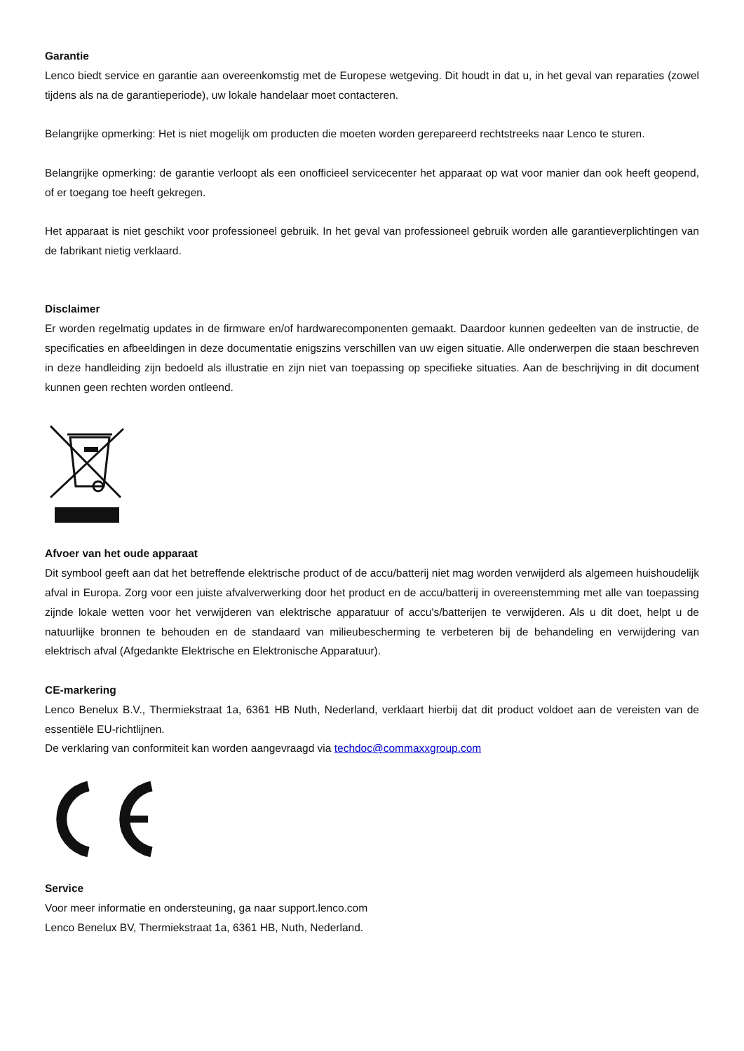Garantie
Lenco biedt service en garantie aan overeenkomstig met de Europese wetgeving. Dit houdt in dat u, in het geval van reparaties (zowel tijdens als na de garantieperiode), uw lokale handelaar moet contacteren.
Belangrijke opmerking: Het is niet mogelijk om producten die moeten worden gerepareerd rechtstreeks naar Lenco te sturen.
Belangrijke opmerking: de garantie verloopt als een onofficieel servicecenter het apparaat op wat voor manier dan ook heeft geopend, of er toegang toe heeft gekregen.
Het apparaat is niet geschikt voor professioneel gebruik. In het geval van professioneel gebruik worden alle garantieverplichtingen van de fabrikant nietig verklaard.
Disclaimer
Er worden regelmatig updates in de firmware en/of hardwarecomponenten gemaakt. Daardoor kunnen gedeelten van de instructie, de specificaties en afbeeldingen in deze documentatie enigszins verschillen van uw eigen situatie. Alle onderwerpen die staan beschreven in deze handleiding zijn bedoeld als illustratie en zijn niet van toepassing op specifieke situaties. Aan de beschrijving in dit document kunnen geen rechten worden ontleend.
Afvoer van het oude apparaat
Dit symbool geeft aan dat het betreffende elektrische product of de accu/batterij niet mag worden verwijderd als algemeen huishoudelijk afval in Europa. Zorg voor een juiste afvalverwerking door het product en de accu/batterij in overeenstemming met alle van toepassing zijnde lokale wetten voor het verwijderen van elektrische apparatuur of accu's/batterijen te verwijderen. Als u dit doet, helpt u de natuurlijke bronnen te behouden en de standaard van milieubescherming te verbeteren bij de behandeling en verwijdering van elektrisch afval (Afgedankte Elektrische en Elektronische Apparatuur).
CE-markering
Lenco Benelux B.V., Thermiekstraat 1a, 6361 HB Nuth, Nederland, verklaart hierbij dat dit product voldoet aan de vereisten van de essentiële EU-richtlijnen.
De verklaring van conformiteit kan worden aangevraagd via techdoc@commaxxgroup.com
Service
Voor meer informatie en ondersteuning, ga naar support.lenco.com
Lenco Benelux BV, Thermiekstraat 1a, 6361 HB, Nuth, Nederland.